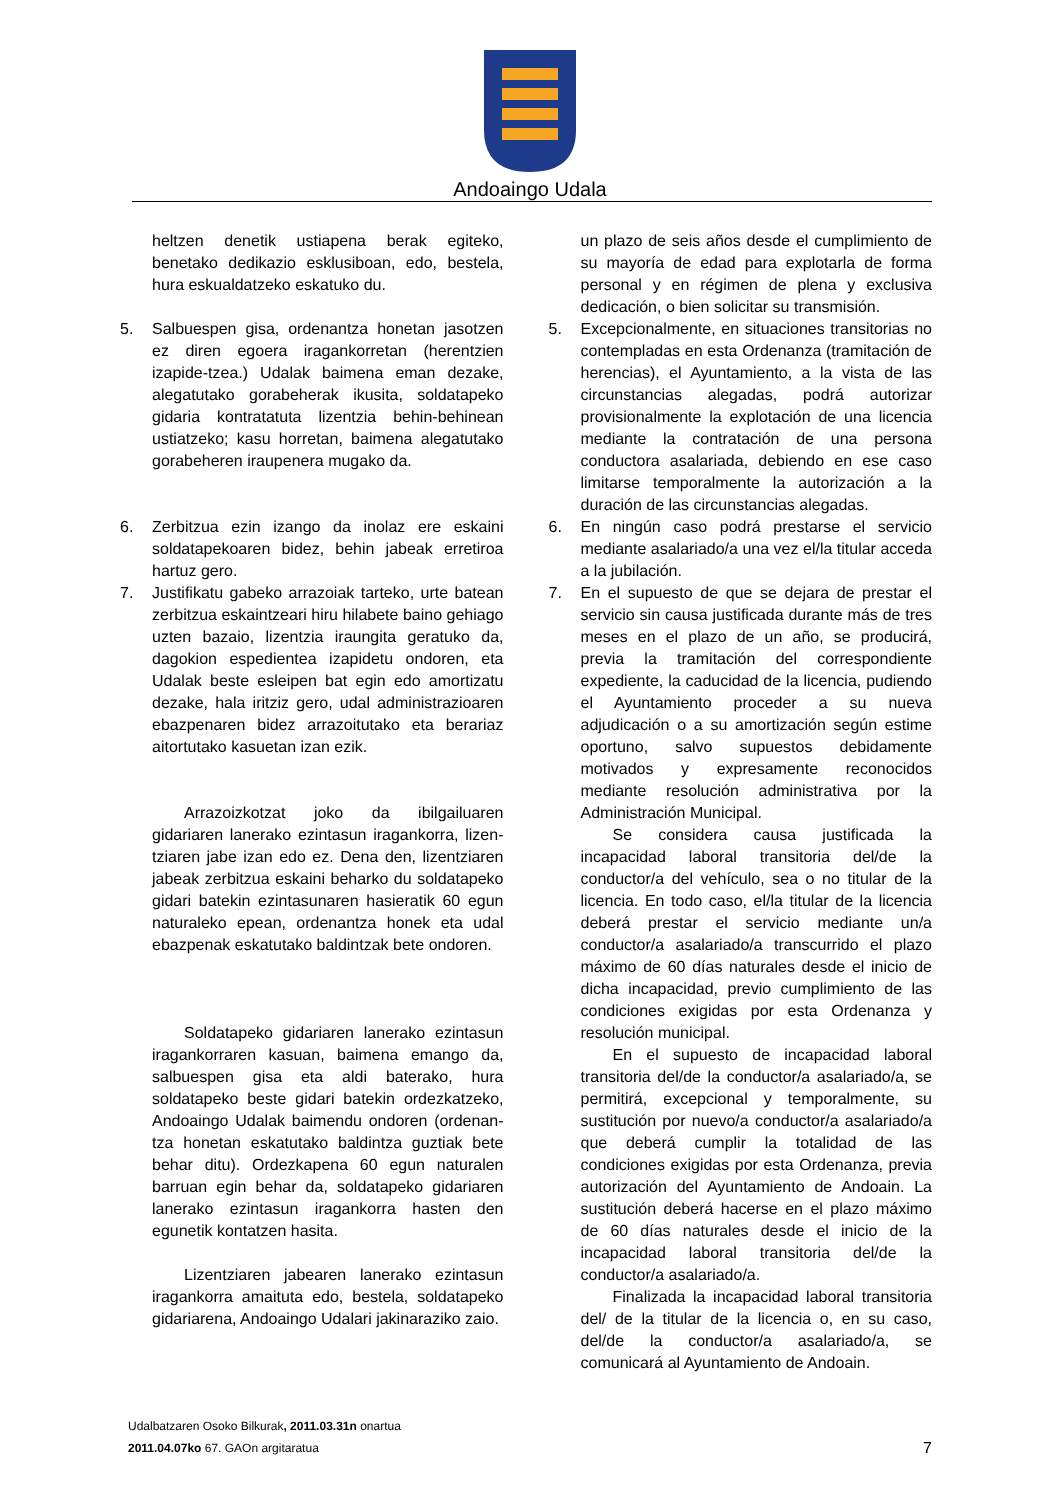Andoaingo Udala
heltzen denetik ustiapena berak egiteko, benetako dedikazio esklusiboan, edo, bestela, hura eskualdatzeko eskatuko du.
5. Salbuespen gisa, ordenantza honetan jasotzen ez diren egoera iragankorretan (herentzien izapide-tzea.) Udalak baimena eman dezake, alegatutako gorabeherak ikusita, soldatapeko gidaria kontratatuta lizentzia behin-behinean ustiatzeko; kasu horretan, baimena alegatutako gorabeheren iraupenera mugako da.
6. Zerbitzua ezin izango da inolaz ere eskaini soldatapekoaren bidez, behin jabeak erretiroa hartuz gero.
7. Justifikatu gabeko arrazoiak tarteko, urte batean zerbitzua eskaintzeari hiru hilabete baino gehiago uzten bazaio, lizentzia iraungita geratuko da, dagokion espedientea izapidetu ondoren, eta Udalak beste esleipen bat egin edo amortizatu dezake, hala iritziz gero, udal administrazioaren ebazpenaren bidez arrazoitutako eta berariaz aitortutako kasuetan izan ezik.
Arrazoizkotzat joko da ibilgailuaren gidariaren lanerako ezintasun iragankorra, lizen-tziaren jabe izan edo ez. Dena den, lizentziaren jabeak zerbitzua eskaini beharko du soldatapeko gidari batekin ezintasunaren hasieratik 60 egun naturaleko epean, ordenantza honek eta udal ebazpenak eskatutako baldintzak bete ondoren.
Soldatapeko gidariaren lanerako ezintasun iragankorraren kasuan, baimena emango da, salbuespen gisa eta aldi baterako, hura soldatapeko beste gidari batekin ordezkatzeko, Andoaingo Udalak baimendu ondoren (ordenan-tza honetan eskatutako baldintza guztiak bete behar ditu). Ordezkapena 60 egun naturalen barruan egin behar da, soldatapeko gidariaren lanerako ezintasun iragankorra hasten den egunetik kontatzen hasita.
Lizentziaren jabearen lanerako ezintasun iragankorra amaituta edo, bestela, soldatapeko gidariarena, Andoaingo Udalari jakinaraziko zaio.
un plazo de seis años desde el cumplimiento de su mayoría de edad para explotarla de forma personal y en régimen de plena y exclusiva dedicación, o bien solicitar su transmisión.
5. Excepcionalmente, en situaciones transitorias no contempladas en esta Ordenanza (tramitación de herencias), el Ayuntamiento, a la vista de las circunstancias alegadas, podrá autorizar provisionalmente la explotación de una licencia mediante la contratación de una persona conductora asalariada, debiendo en ese caso limitarse temporalmente la autorización a la duración de las circunstancias alegadas.
6. En ningún caso podrá prestarse el servicio mediante asalariado/a una vez el/la titular acceda a la jubilación.
7. En el supuesto de que se dejara de prestar el servicio sin causa justificada durante más de tres meses en el plazo de un año, se producirá, previa la tramitación del correspondiente expediente, la caducidad de la licencia, pudiendo el Ayuntamiento proceder a su nueva adjudicación o a su amortización según estime oportuno, salvo supuestos debidamente motivados y expresamente reconocidos mediante resolución administrativa por la Administración Municipal.
Se considera causa justificada la incapacidad laboral transitoria del/de la conductor/a del vehículo, sea o no titular de la licencia. En todo caso, el/la titular de la licencia deberá prestar el servicio mediante un/a conductor/a asalariado/a transcurrido el plazo máximo de 60 días naturales desde el inicio de dicha incapacidad, previo cumplimiento de las condiciones exigidas por esta Ordenanza y resolución municipal.
En el supuesto de incapacidad laboral transitoria del/de la conductor/a asalariado/a, se permitirá, excepcional y temporalmente, su sustitución por nuevo/a conductor/a asalariado/a que deberá cumplir la totalidad de las condiciones exigidas por esta Ordenanza, previa autorización del Ayuntamiento de Andoain. La sustitución deberá hacerse en el plazo máximo de 60 días naturales desde el inicio de la incapacidad laboral transitoria del/de la conductor/a asalariado/a.
Finalizada la incapacidad laboral transitoria del/ de la titular de la licencia o, en su caso, del/de la conductor/a asalariado/a, se comunicará al Ayuntamiento de Andoain.
Udalbatzaren Osoko Bilkurak, 2011.03.31n onartua
2011.04.07ko 67. GAOn argitaratua 7